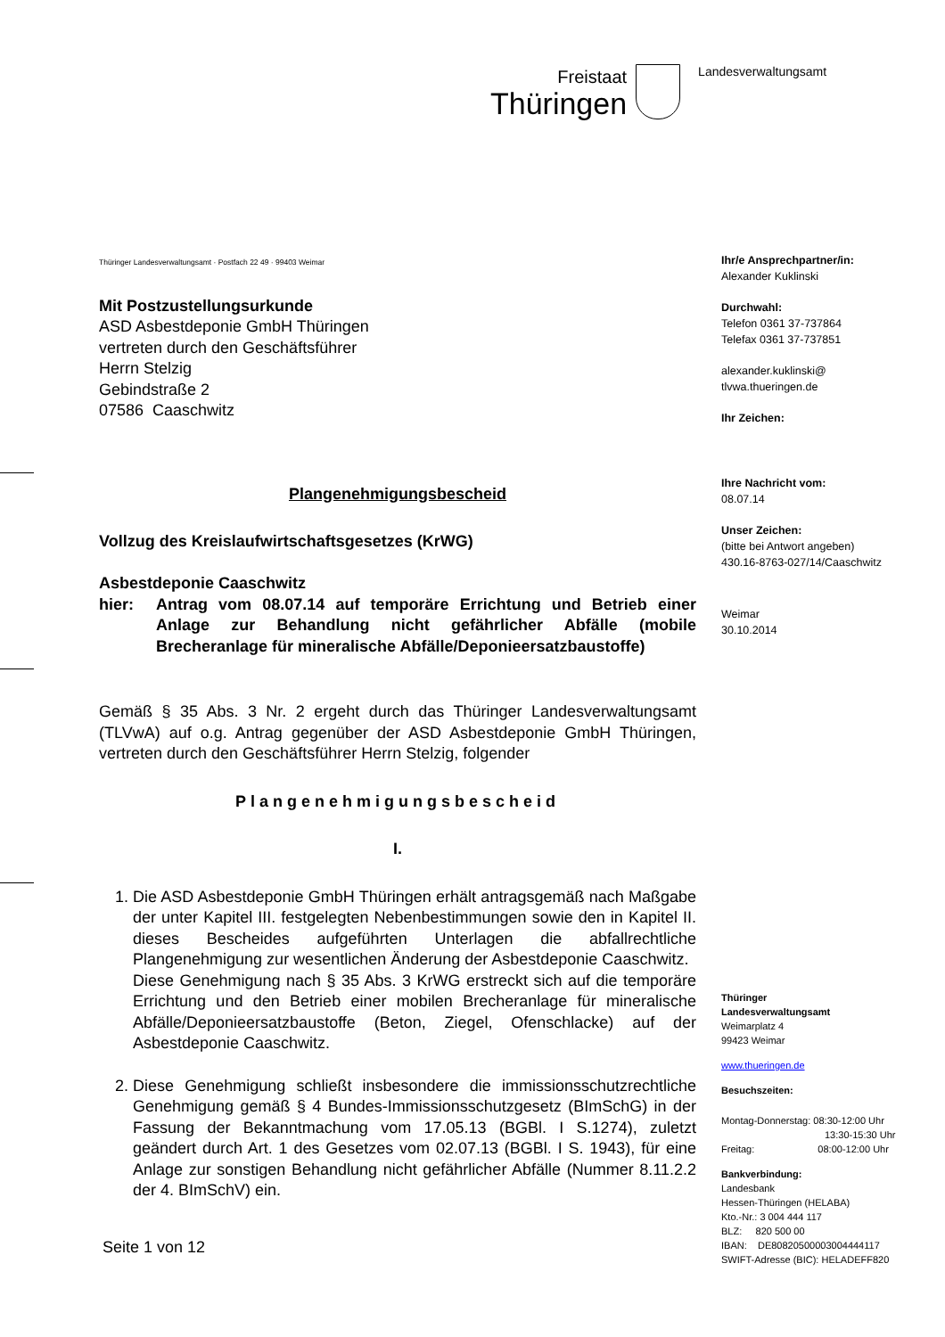Freistaat
Thüringen
Landesverwaltungsamt
Thüringer Landesverwaltungsamt · Postfach 22 49 · 99403 Weimar
Mit Postzustellungsurkunde
ASD Asbestdeponie GmbH Thüringen
vertreten durch den Geschäftsführer
Herrn Stelzig
Gebindstraße 2
07586 Caaschwitz
Plangenehmigungsbescheid
Vollzug des Kreislaufwirtschaftsgesetzes (KrWG)
Asbestdeponie Caaschwitz
hier: Antrag vom 08.07.14 auf temporäre Errichtung und Betrieb einer Anlage zur Behandlung nicht gefährlicher Abfälle (mobile Brecheranlage für mineralische Abfälle/Deponieersatzbaustoffe)
Gemäß § 35 Abs. 3 Nr. 2 ergeht durch das Thüringer Landesverwaltungsamt (TLVwA) auf o.g. Antrag gegenüber der ASD Asbestdeponie GmbH Thüringen, vertreten durch den Geschäftsführer Herrn Stelzig, folgender
Plangenehmigungsbescheid
I.
1. Die ASD Asbestdeponie GmbH Thüringen erhält antragsgemäß nach Maßgabe der unter Kapitel III. festgelegten Nebenbestimmungen sowie den in Kapitel II. dieses Bescheides aufgeführten Unterlagen die abfallrechtliche Plangenehmigung zur wesentlichen Änderung der Asbestdeponie Caaschwitz.
Diese Genehmigung nach § 35 Abs. 3 KrWG erstreckt sich auf die temporäre Errichtung und den Betrieb einer mobilen Brecheranlage für mineralische Abfälle/Deponieersatzbaustoffe (Beton, Ziegel, Ofenschlacke) auf der Asbestdeponie Caaschwitz.
2. Diese Genehmigung schließt insbesondere die immissionsschutzrechtliche Genehmigung gemäß § 4 Bundes-Immissionsschutzgesetz (BImSchG) in der Fassung der Bekanntmachung vom 17.05.13 (BGBl. I S.1274), zuletzt geändert durch Art. 1 des Gesetzes vom 02.07.13 (BGBl. I S. 1943), für eine Anlage zur sonstigen Behandlung nicht gefährlicher Abfälle (Nummer 8.11.2.2 der 4. BImSchV) ein.
Seite 1 von 12
Ihr/e Ansprechpartner/in:
Alexander Kuklinski
Durchwahl:
Telefon 0361 37-737864
Telefax 0361 37-737851
alexander.kuklinski@
tlvwa.thueringen.de
Ihr Zeichen:
Ihre Nachricht vom:
08.07.14
Unser Zeichen:
(bitte bei Antwort angeben)
430.16-8763-027/14/Caaschwitz
Weimar
30.10.2014
Thüringer
Landesverwaltungsamt
Weimarplatz 4
99423 Weimar
www.thueringen.de
Besuchszeiten:
Montag-Donnerstag: 08:30-12:00 Uhr
13:30-15:30 Uhr
Freitag: 08:00-12:00 Uhr
Bankverbindung:
Landesbank
Hessen-Thüringen (HELABA)
Kto.-Nr.: 3 004 444 117
BLZ: 820 500 00
IBAN: DE80820500003004444117
SWIFT-Adresse (BIC): HELADEFF820